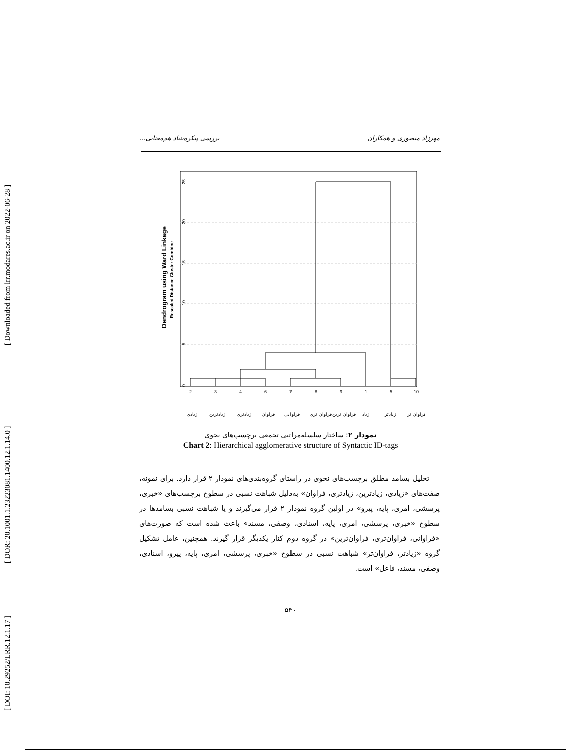[ Downloaded from lrr.modares.ac.ir on 2022-06-28 ]
[ DOR: 20.1001.1.23223081.1400.12.1.14.0 ]
[ DOI: 10.29252/LRR.12.1.17 ]
مهرزاد منصوری و همکاران بررسی پیکره‌بنیاد هم‌معنایی...
25
20
15
10
5
0
Dendrogram using Ward Linkage
Rescaled Distance Cluster Combine
2
3
4
6
7
8
9
1
5
10
زیادی
زیادترین
زیادتری
فراوان
فراوانی
فراوان تری
فراوان ترین
زیاد
زیادتر
فراوان تر
نمودار ۲: ساختار سلسله‌مراتبی تجمعی برچسب‌های نحوی
Chart 2: Hierarchical agglomerative structure of Syntactic ID-tags
تحلیل بسامد مطلق برچسب‌های نحوی در راستای گروه‌بندی‌های نمودار ۲ قرار دارد. برای نمونه، صفت‌های «زیادی، زیادترین، زیادتری، فراوان» به‌دلیل شباهت نسبی در سطوح برچسب‌های «خبری، پرسشی، امری، پایه، پیرو» در اولین گروه نمودار ۲ قرار می‌گیرند و یا شباهت نسبی بسامدها در سطوح «خبری، پرسشی، امری، پایه، اسنادی، وصفی، مسند» باعث شده است که صورت‌های «فراوانی، فراوان‌تری، فراوان‌ترین» در گروه دوم کنار یکدیگر قرار گیرند. همچنین، عامل تشکیل گروه «زیادتر، فراوان‌تر» شباهت نسبی در سطوح «خبری، پرسشی، امری، پایه، پیرو، اسنادی، وصفی، مسند، فاعل» است.
۵۴۰